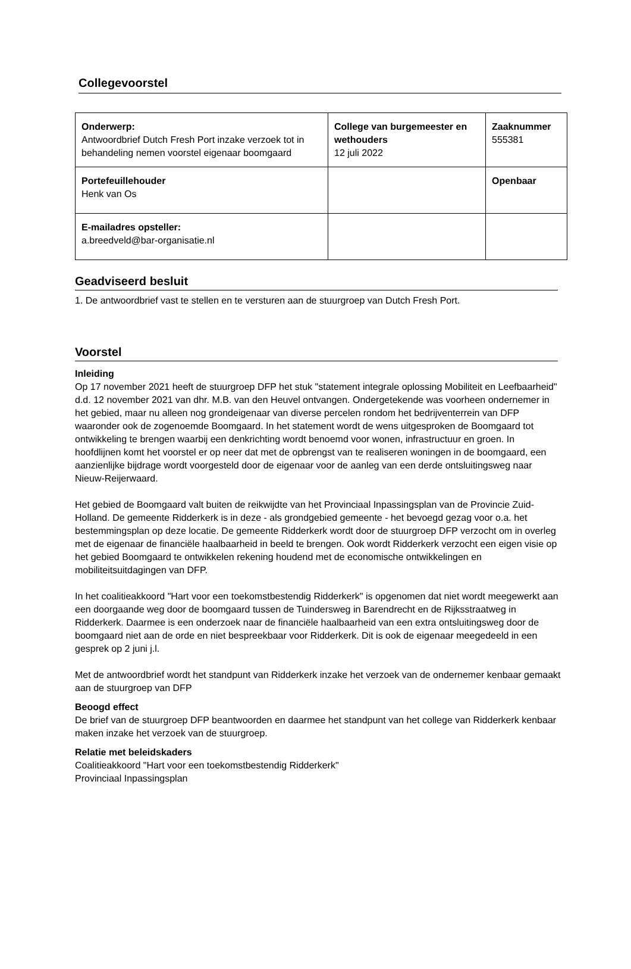Collegevoorstel
| Onderwerp: Antwoordbrief Dutch Fresh Port inzake verzoek tot in behandeling nemen voorstel eigenaar boomgaard | College van burgemeester en wethouders 12 juli 2022 | Zaaknummer 555381 |
| Portefeuillehouder Henk van Os | | Openbaar |
| E-mailadres opsteller: a.breedveld@bar-organisatie.nl | | |
Geadviseerd besluit
1. De antwoordbrief vast te stellen en te versturen aan de stuurgroep van Dutch Fresh Port.
Voorstel
Inleiding
Op 17 november 2021 heeft de stuurgroep DFP het stuk "statement integrale oplossing Mobiliteit en Leefbaarheid" d.d. 12 november 2021 van dhr. M.B. van den Heuvel ontvangen. Ondergetekende was voorheen ondernemer in het gebied, maar nu alleen nog grondeigenaar van diverse percelen rondom het bedrijventerrein van DFP waaronder ook de zogenoemde Boomgaard. In het statement wordt de wens uitgesproken de Boomgaard tot ontwikkeling te brengen waarbij een denkrichting wordt benoemd voor wonen, infrastructuur en groen. In hoofdlijnen komt het voorstel er op neer dat met de opbrengst van te realiseren woningen in de boomgaard, een aanzienlijke bijdrage wordt voorgesteld door de eigenaar voor de aanleg van een derde ontsluitingsweg naar Nieuw-Reijerwaard.
Het gebied de Boomgaard valt buiten de reikwijdte van het Provinciaal Inpassingsplan van de Provincie Zuid-Holland. De gemeente Ridderkerk is in deze - als grondgebied gemeente - het bevoegd gezag voor o.a. het bestemmingsplan op deze locatie. De gemeente Ridderkerk wordt door de stuurgroep DFP verzocht om in overleg met de eigenaar de financiële haalbaarheid in beeld te brengen. Ook wordt Ridderkerk verzocht een eigen visie op het gebied Boomgaard te ontwikkelen rekening houdend met de economische ontwikkelingen en mobiliteitsuitdagingen van DFP.
In het coalitieakkoord "Hart voor een toekomstbestendig Ridderkerk" is opgenomen dat niet wordt meegewerkt aan een doorgaande weg door de boomgaard tussen de Tuindersweg in Barendrecht en de Rijksstraatweg in Ridderkerk. Daarmee is een onderzoek naar de financiële haalbaarheid van een extra ontsluitingsweg door de boomgaard niet aan de orde en niet bespreekbaar voor Ridderkerk. Dit is ook de eigenaar meegedeeld in een gesprek op 2 juni j.l.
Met de antwoordbrief wordt het standpunt van Ridderkerk inzake het verzoek van de ondernemer kenbaar gemaakt aan de stuurgroep van DFP
Beoogd effect
De brief van de stuurgroep DFP beantwoorden en daarmee het standpunt van het college van Ridderkerk kenbaar maken inzake het verzoek van de stuurgroep.
Relatie met beleidskaders
Coalitieakkoord "Hart voor een toekomstbestendig Ridderkerk"
Provinciaal Inpassingsplan